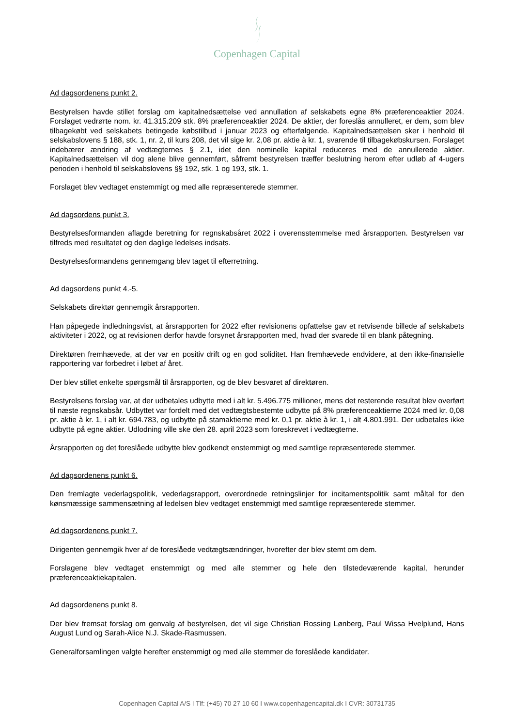Copenhagen Capital
Ad dagsordenens punkt 2.
Bestyrelsen havde stillet forslag om kapitalnedsættelse ved annullation af selskabets egne 8% præferenceaktier 2024. Forslaget vedrørte nom. kr. 41.315.209 stk. 8% præferenceaktier 2024. De aktier, der foreslås annulleret, er dem, som blev tilbagekøbt ved selskabets betingede købstilbud i januar 2023 og efterfølgende. Kapitalnedsættelsen sker i henhold til selskabslovens § 188, stk. 1, nr. 2, til kurs 208, det vil sige kr. 2,08 pr. aktie à kr. 1, svarende til tilbagekøbskursen. Forslaget indebærer ændring af vedtægternes § 2.1, idet den nominelle kapital reduceres med de annullerede aktier. Kapitalnedsættelsen vil dog alene blive gennemført, såfremt bestyrelsen træffer beslutning herom efter udløb af 4-ugers perioden i henhold til selskabslovens §§ 192, stk. 1 og 193, stk. 1.
Forslaget blev vedtaget enstemmigt og med alle repræsenterede stemmer.
Ad dagsordens punkt 3.
Bestyrelsesformanden aflagde beretning for regnskabsåret 2022 i overensstemmelse med årsrapporten. Bestyrelsen var tilfreds med resultatet og den daglige ledelses indsats.
Bestyrelsesformandens gennemgang blev taget til efterretning.
Ad dagsordens punkt 4.-5.
Selskabets direktør gennemgik årsrapporten.
Han påpegede indledningsvist, at årsrapporten for 2022 efter revisionens opfattelse gav et retvisende billede af selskabets aktiviteter i 2022, og at revisionen derfor havde forsynet årsrapporten med, hvad der svarede til en blank påtegning.
Direktøren fremhævede, at der var en positiv drift og en god soliditet. Han fremhævede endvidere, at den ikke-finansielle rapportering var forbedret i løbet af året.
Der blev stillet enkelte spørgsmål til årsrapporten, og de blev besvaret af direktøren.
Bestyrelsens forslag var, at der udbetales udbytte med i alt kr. 5.496.775 millioner, mens det resterende resultat blev overført til næste regnskabsår. Udbyttet var fordelt med det vedtægtsbestemte udbytte på 8% præferenceaktierne 2024 med kr. 0,08 pr. aktie à kr. 1, i alt kr. 694.783, og udbytte på stamaktierne med kr. 0,1 pr. aktie à kr. 1, i alt 4.801.991. Der udbetales ikke udbytte på egne aktier. Udlodning ville ske den 28. april 2023 som foreskrevet i vedtægterne.
Årsrapporten og det foreslåede udbytte blev godkendt enstemmigt og med samtlige repræsenterede stemmer.
Ad dagsordenens punkt 6.
Den fremlagte vederlagspolitik, vederlagsrapport, overordnede retningslinjer for incitamentspolitik samt måltal for den kønsmæssige sammensætning af ledelsen blev vedtaget enstemmigt med samtlige repræsenterede stemmer.
Ad dagsordenens punkt 7.
Dirigenten gennemgik hver af de foreslåede vedtægtsændringer, hvorefter der blev stemt om dem.
Forslagene blev vedtaget enstemmigt og med alle stemmer og hele den tilstedeværende kapital, herunder præferenceaktiekapitalen.
Ad dagsordenens punkt 8.
Der blev fremsat forslag om genvalg af bestyrelsen, det vil sige Christian Rossing Lønberg, Paul Wissa Hvelplund, Hans August Lund og Sarah-Alice N.J. Skade-Rasmussen.
Generalforsamlingen valgte herefter enstemmigt og med alle stemmer de foreslåede kandidater.
Copenhagen Capital A/S I Tlf: (+45) 70 27 10 60 I www.copenhagencapital.dk I CVR: 30731735